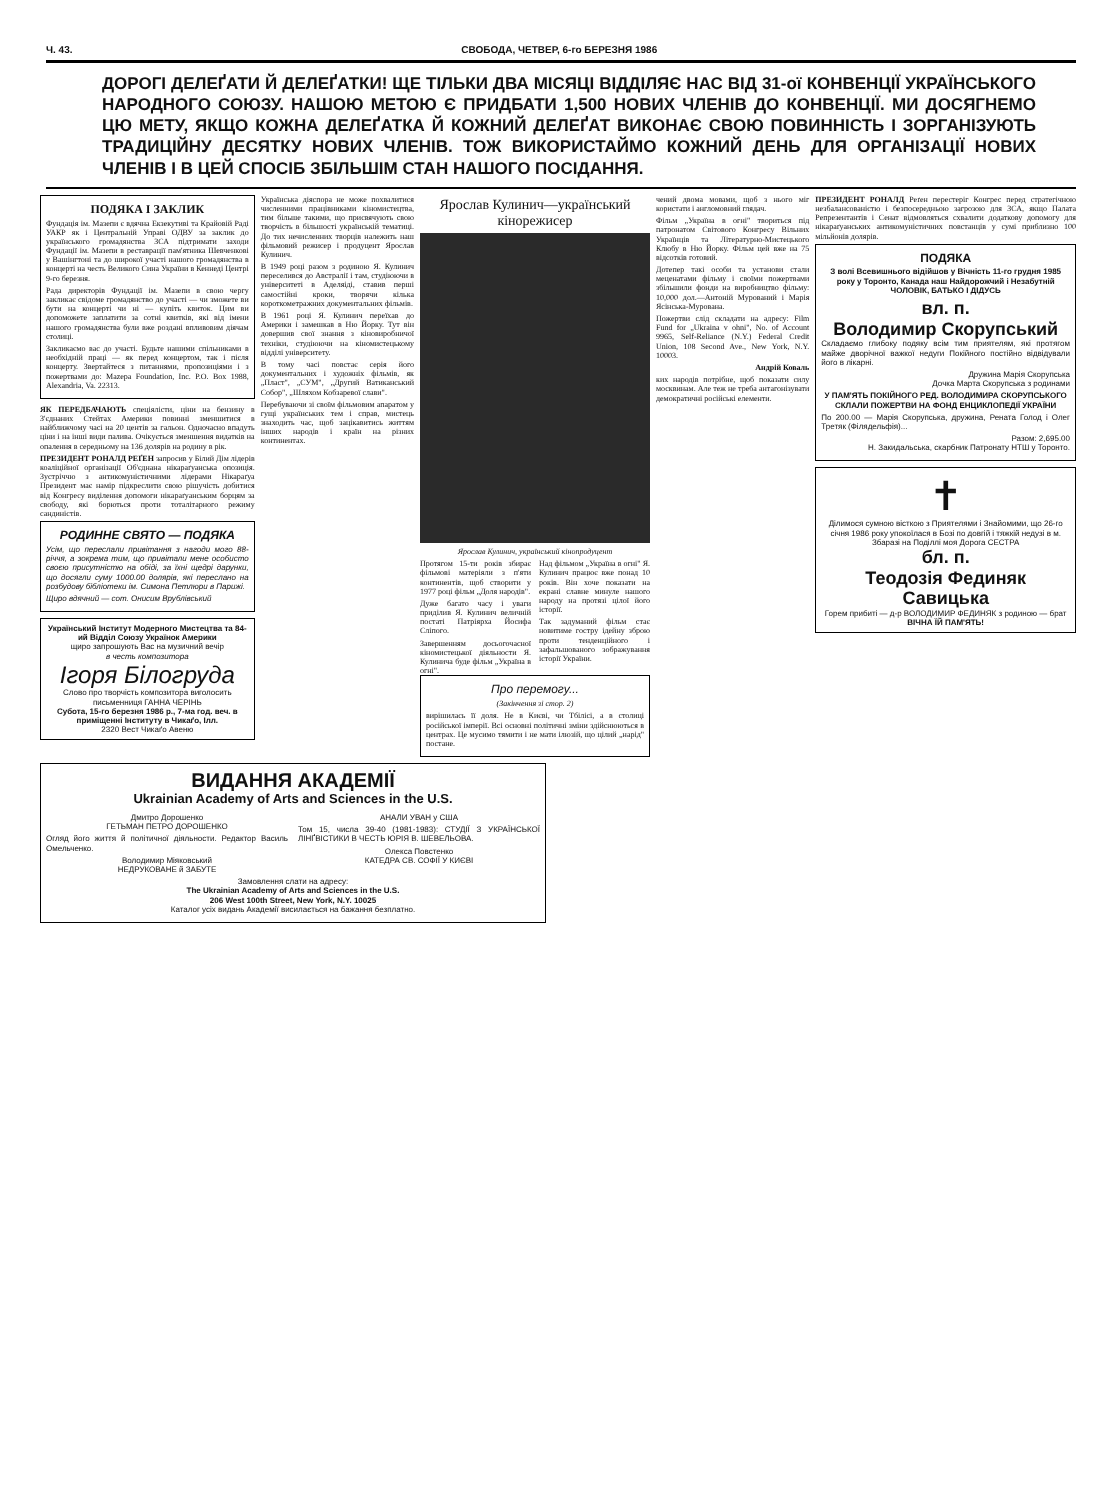Ч. 43. СВОБОДА, ЧЕТВЕР, 6-го БЕРЕЗНЯ 1986
ДОРОГІ ДЕЛЕҐАТИ Й ДЕЛЕҐАТКИ! ЩЕ ТІЛЬКИ ДВА МІСЯЦІ ВІДДІЛЯЄ НАС ВІД 31-ої КОНВЕНЦІЇ УКРАЇНСЬКОГО НАРОДНОГО СОЮЗУ. НАШОЮ МЕТОЮ Є ПРИДБАТИ 1,500 НОВИХ ЧЛЕНІВ ДО КОНВЕНЦІЇ. МИ ДОСЯГНЕМО ЦЮ МЕТУ, ЯКЩО КОЖНА ДЕЛЕҐАТКА Й КОЖНИЙ ДЕЛЕҐАТ ВИКОНАЄ СВОЮ ПОВИННІСТЬ І ЗОРГАНІЗУЮТЬ ТРАДИЦІЙНУ ДЕСЯТКУ НОВИХ ЧЛЕНІВ. ТОЖ ВИКОРИСТАЙМО КОЖНИЙ ДЕНЬ ДЛЯ ОРГАНІЗАЦІЇ НОВИХ ЧЛЕНІВ І В ЦЕЙ СПОСІБ ЗБІЛЬШІМ СТАН НАШОГО ПОСІДАННЯ.
ПОДЯКА І ЗАКЛИК
Фундація ім. Мазепи є вдячна Екзекутиві та Крайовій Раді УАКР як і Центральній Управі ОДВУ за заклик до українського громадянства ЗСА підтримати заходи Фундації ім. Мазепи в реставрації пам'ятника Шевченкові у Вашінгтоні та до широкої участі нашого громадянства в концерті на честь Великого Сина України в Кеннеді Центрі 9-го березня.
Рада директорів Фундації ім. Мазепи в свою чергу закликає свідоме громадянство до участі — чи зможете ви бути на концерті чи ні — купіть квиток. Цим ви допоможете заплатити за сотні квитків, які від імени нашого громадянства були вже роздані впливовим діячам столиці.
Закликаємо вас до участі. Будьте нашими спільниками в необхідній праці — як перед концертом, так і після концерту. Зверт­айтеся з питаннями, пропозиціями і з пожертвами до: Mazepa Foundation, Inc. P.O. Box 1988, Alexandria, Va. 22313.
ЯК ПЕРЕДБАЧАЮТЬ спеціялісти, ціни на бензину в З'єднаних Стейтах Америки повинні зменшитися в найближчому часі на 20 центів за гальон. Одночасно впадуть ціни і на інші види палива. Очікується зменшення видатків на опалення в середньому на 136 долярів на родину в рік.
ПРЕЗИДЕНТ РОНАЛД РЕҐЕН запросив у Білий Дім лідерів коаліційної організації Об'єднана нікараґуанська опозиція. Зустріччю з антикомуністичними лідерами Нікараґуа Президент має намір підкреслити свою рішучість добитися від Конгресу виділення допомоги нікараґуанським борцям за свободу, які борються проти тоталітарного режиму сандиністів.
РОДИННЕ СВЯТО — ПОДЯКА
Усім, що переслали привітання з нагоди мого 88-річчя, а зокрема тим, що привітали мене особисто своєю присутністю на обіді, за їхні щедрі дарунки, що досягли суму 1000.00 долярів, які переслано на розбудову бібліотеки ім. Симона Петлюри в Парижі.
Щиро вдячний — сот. Онисим Врублівський
Український Інститут Модерного Мистецтва та 84-ий Відділ Союзу Українок Америки
щиро запрошують Вас на музичний вечір
в честь композитора
Ігоря Білогруда
Слово про творчість композитора виголосить письменниця ГАННА ЧЕРІНЬ
Субота, 15-го березня 1986 р., 7-ма год. веч. в приміщенні Інституту в Чикаґо, Ілл.
2320 Вест Чикаґо Авеню
Українська діяспора не може похвалитися численними працівниками кіномистецтва, тим більше такими, що присвячують свою творчість в більшості українській тематиці. До тих нечисленних творців належить наш фільмовий режисер і продуцент Ярослав Кулинич.
В 1949 році разом з родиною Я. Кулинич переселився до Австралії і там, студіюючи в університеті в Аделяіді, ставив перші самостійні кроки, творячи кілька короткометражних документальних фільмів.
В 1961 році Я. Кулинич переїхав до Америки і замешкав в Ню Йорку. Тут він довершив свої знання з кіновиробничої техніки, студіюючи на кіномистецькому відділі університету.
В тому часі повстає серія його документальних і художніх фільмів, як „Пласт", „СУМ", „Другий Ватиканський Собор", „Шляхом Кобзаревої слави".
Перебуваючи зі своїм фільмовим апаратом у гущі українських тем і справ, мистець знаходить час, щоб зацікавитись життям інших народів і країн на різних континентах.
Ярослав Кулинич—український кінорежисер
Ярослав Кулинич, український кінопродуцент
Протягом 15-ти років збирає фільмові матеріяли з п'яти континентів, щоб створити у 1977 році фільм „Доля народів".
Дуже багато часу і уваги приділив Я. Кулинич величній постаті Патріярха Йосифа Сліпого.
Завершенням досьогочасної кіномистецької діяльности Я. Кулинича буде фільм „Україна в огні".
Над фільмом „Україна в огні" Я. Кулинич працює вже понад 10 років. Він хоче показати на екрані славне минуле нашого народу на протязі цілої його історії.
Так задуманий фільм стає новитиме гостру ідейну зброю проти тенденційного і зафальшованого зображування історії України.
Про перемогу...
(Закінчення зі стор. 2)
вирішилась її доля. Не в Києві, чи Тбілісі, а в столиці російської імперії. Всі основні політичні зміни здійснюються в центрах. Це мусимо тямити і не мати ілюзій, що цілий „нарід" постане.
чений двома мовами, щоб з нього міг користати і англомовний глядач.
Фільм „Україна в огні" твориться під патронатом Світового Конгресу Вільних Українців та Літературно-Мистецького Клюбу в Ню Йорку. Фільм цей вже на 75 відсотків готовий.
Дотепер такі особи та установи стали меценатами фільму і своїми пожертвами збільшили фонди на виробництво фільму: 10,000 дол.—Антоній Мурований і Марія Ясінська-Мурована.
Пожертви слід складати на адресу: Film Fund for „Ukraina v ohni", No. of Account 9965, Self-Reliance (N.Y.) Federal Credit Union, 108 Second Ave., New York, N.Y. 10003.
Андрій Коваль
ких народів потрібне, щоб показати силу москвинам. Але теж не треба антагонізувати демократичні російські елементи.
ПРЕЗИДЕНТ РОНАЛД Реґен перестеріг Конгрес перед стратегічною незбалансованістю і безпосередньою загрозою для ЗСА, якщо Палата Репрезентантів і Сенат відмовляться схвалити додаткову допомогу для нікараґуанських антикомуністичних повстанців у сумі приблизно 100 мільйонів долярів.
ПОДЯКА
З волі Всевишнього відійшов у Вічність 11-го грудня 1985 року у Торонто, Канада наш Найдорожчий і Незабутній ЧОЛОВІК, БАТЬКО І ДІДУСЬ
вл. п.
Володимир Скорупський
Складаємо глибоку подяку всім тим приятелям, які протягом майже дворічної важкої недуги Покійного постійно відвідували його в лікарні.
Дружина Марія Скорупська
Дочка Марта Скорупська з родинами
У ПАМ'ЯТЬ ПОКІЙНОГО РЕД. ВОЛОДИМИРА СКОРУПСЬКОГО СКЛАЛИ ПОЖЕРТВИ НА ФОНД ЕНЦИКЛОПЕДІЇ УКРАЇНИ
По 200.00 — Марія Скорупська, дружина, Рената Голод і Олег Третяк (Філядельфія)...
Разом: 2,695.00
Н. Закидальська, скарбник Патронату НТШ у Торонто.
✝
Ділимося сумною вісткою з Приятелями і Знайомими, що 26-го січня 1986 року упокоїлася в Бозі по довгій і тяжкій недузі в м. Збаразі на Поділлі моя Дорога СЕСТРА
бл. п.
Теодозія Фединяк Савицька
Горем прибиті — д-р ВОЛОДИМИР ФЕДИНЯК з родиною — брат
ВІЧНА ЇЙ ПАМ'ЯТЬ!
ВИДАННЯ АКАДЕМІЇ
Ukrainian Academy of Arts and Sciences in the U.S.
Дмитро Дорошенко
ГЕТЬМАН ПЕТРО ДОРОШЕНКО
Огляд його життя й політичної діяльности. Редактор Василь Омельченко.
Володимир Міяковський
НЕДРУКОВАНЕ й ЗАБУТЕ
АНАЛИ УВАН у США
Том 15, числа 39-40 (1981-1983): СТУДІЇ З УКРАЇНСЬКОЇ ЛІНҐВІСТИКИ В ЧЕСТЬ ЮРІЯ В. ШЕВЕЛЬОВА.
Олекса Повстенко
КАТЕДРА СВ. СОФІЇ У КИЄВІ
Замовлення слати на адресу:
The Ukrainian Academy of Arts and Sciences in the U.S.
206 West 100th Street, New York, N.Y. 10025
Каталог усіх видань Академії висилається на бажання безплатно.